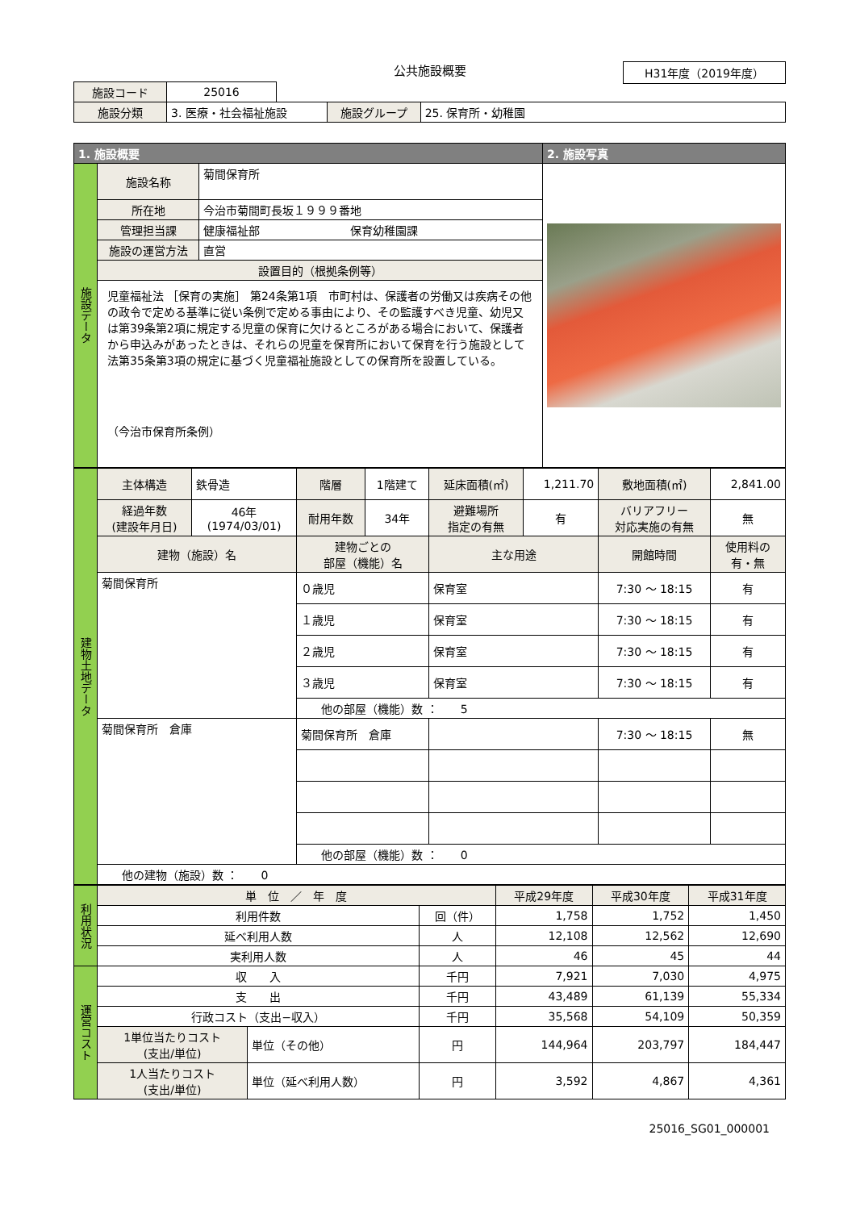公共施設概要
H31年度（2019年度）
| 施設コード | 25016 | | | |
| 施設分類 | 3. 医療・社会福祉施設 | | 施設グループ | 25. 保育所・幼稚園 |
| 1. 施設概要 | | | 2. 施設写真 |
| --- | --- | --- | --- |
| 施設データ | 施設名称 | 菊間保育所 | |
| | 所在地 | 今治市菊間町長坂１９９９番地 | |
| | 管理担当課 | 健康福祉部 保育幼稚園課 | |
| | 施設の運営方法 | 直営 | |
| | 設置目的（根拠条例等） | | |
| | 児童福祉法 ［保育の実施］ 第24条第1項 市町村は、保護者の労働又は疾病その他の政令で定める基準に従い条例で定める事由により、その監護すべき児童、幼児又は第39条第2項に規定する児童の保育に欠けるところがある場合において、保護者から申込みがあったときは、それらの児童を保育所において保育を行う施設として法第35条第3項の規定に基づく児童福祉施設としての保育所を設置している。 （今治市保育所条例） | | |
| 建物土地データ | 主体構造 | 鉄骨造 | 階層 | 1階建て | 延床面積(㎡) | 1,211.70 | 敷地面積(㎡) | 2,841.00 |
| | 経過年数 (建設年月日) | 46年 (1974/03/01) | 耐用年数 | 34年 | 避難場所 指定の有無 | 有 | バリアフリー 対応実施の有無 | 無 |
| | 建物（施設）名 | | 建物ごとの 部屋（機能）名 | | 主な用途 | | 開館時間 | 使用料の 有・無 |
| | 菊間保育所 | | ０歳児 | | 保育室 | | 7:30 ～ 18:15 | 有 |
| | | | １歳児 | | 保育室 | | 7:30 ～ 18:15 | 有 |
| | | | ２歳児 | | 保育室 | | 7:30 ～ 18:15 | 有 |
| | | | ３歳児 | | 保育室 | | 7:30 ～ 18:15 | 有 |
| | | | 他の部屋（機能）数 ： 5 | | | | | |
| | 菊間保育所 倉庫 | | 菊間保育所 倉庫 | | | | 7:30 ～ 18:15 | 無 |
| | | | 他の部屋（機能）数 ： 0 | | | | | |
| | 他の建物（施設）数 ： 0 | | | | | | | |
| 利用状況 | 単 位 ／ 年 度 | | | 平成29年度 | 平成30年度 | 平成31年度 |
| | 利用件数 | | 回（件） | 1,758 | 1,752 | 1,450 |
| | 延べ利用人数 | | 人 | 12,108 | 12,562 | 12,690 |
| | 実利用人数 | | 人 | 46 | 45 | 44 |
| 運営コスト | 収 入 | | 千円 | 7,921 | 7,030 | 4,975 |
| | 支 出 | | 千円 | 43,489 | 61,139 | 55,334 |
| | 行政コスト（支出−収入） | | 千円 | 35,568 | 54,109 | 50,359 |
| | 1単位当たりコスト (支出/単位) | 単位（その他） | 円 | 144,964 | 203,797 | 184,447 |
| | 1人当たりコスト (支出/単位) | 単位（延べ利用人数） | 円 | 3,592 | 4,867 | 4,361 |
25016_SG01_000001